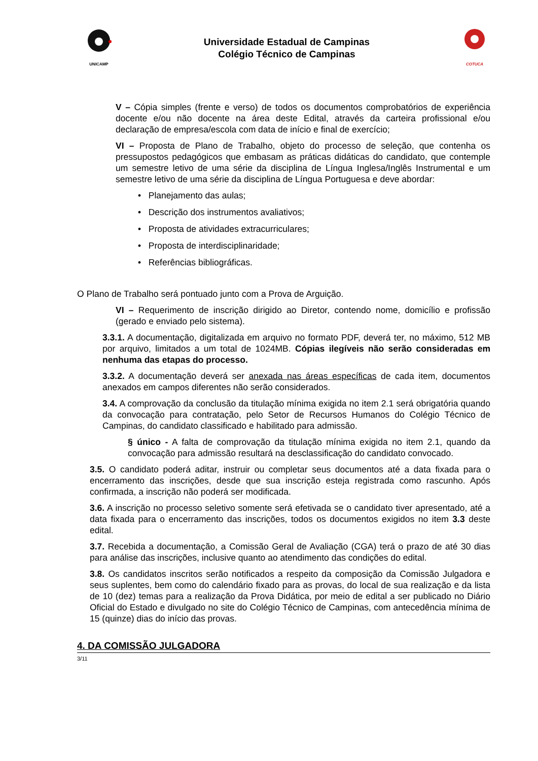UNICAMP
Universidade Estadual de Campinas
Colégio Técnico de Campinas
COTUCA
V – Cópia simples (frente e verso) de todos os documentos comprobatórios de experiência docente e/ou não docente na área deste Edital, através da carteira profissional e/ou declaração de empresa/escola com data de início e final de exercício;
VI – Proposta de Plano de Trabalho, objeto do processo de seleção, que contenha os pressupostos pedagógicos que embasam as práticas didáticas do candidato, que contemple um semestre letivo de uma série da disciplina de Língua Inglesa/Inglês Instrumental e um semestre letivo de uma série da disciplina de Língua Portuguesa e deve abordar:
• Planejamento das aulas;
• Descrição dos instrumentos avaliativos;
• Proposta de atividades extracurriculares;
• Proposta de interdisciplinaridade;
• Referências bibliográficas.
O Plano de Trabalho será pontuado junto com a Prova de Arguição.
VI – Requerimento de inscrição dirigido ao Diretor, contendo nome, domicílio e profissão (gerado e enviado pelo sistema).
3.3.1. A documentação, digitalizada em arquivo no formato PDF, deverá ter, no máximo, 512 MB por arquivo, limitados a um total de 1024MB. Cópias ilegíveis não serão consideradas em nenhuma das etapas do processo.
3.3.2. A documentação deverá ser anexada nas áreas específicas de cada item, documentos anexados em campos diferentes não serão considerados.
3.4. A comprovação da conclusão da titulação mínima exigida no item 2.1 será obrigatória quando da convocação para contratação, pelo Setor de Recursos Humanos do Colégio Técnico de Campinas, do candidato classificado e habilitado para admissão.
§ único - A falta de comprovação da titulação mínima exigida no item 2.1, quando da convocação para admissão resultará na desclassificação do candidato convocado.
3.5. O candidato poderá aditar, instruir ou completar seus documentos até a data fixada para o encerramento das inscrições, desde que sua inscrição esteja registrada como rascunho. Após confirmada, a inscrição não poderá ser modificada.
3.6. A inscrição no processo seletivo somente será efetivada se o candidato tiver apresentado, até a data fixada para o encerramento das inscrições, todos os documentos exigidos no item 3.3 deste edital.
3.7. Recebida a documentação, a Comissão Geral de Avaliação (CGA) terá o prazo de até 30 dias para análise das inscrições, inclusive quanto ao atendimento das condições do edital.
3.8. Os candidatos inscritos serão notificados a respeito da composição da Comissão Julgadora e seus suplentes, bem como do calendário fixado para as provas, do local de sua realização e da lista de 10 (dez) temas para a realização da Prova Didática, por meio de edital a ser publicado no Diário Oficial do Estado e divulgado no site do Colégio Técnico de Campinas, com antecedência mínima de 15 (quinze) dias do início das provas.
4. DA COMISSÃO JULGADORA
3/11